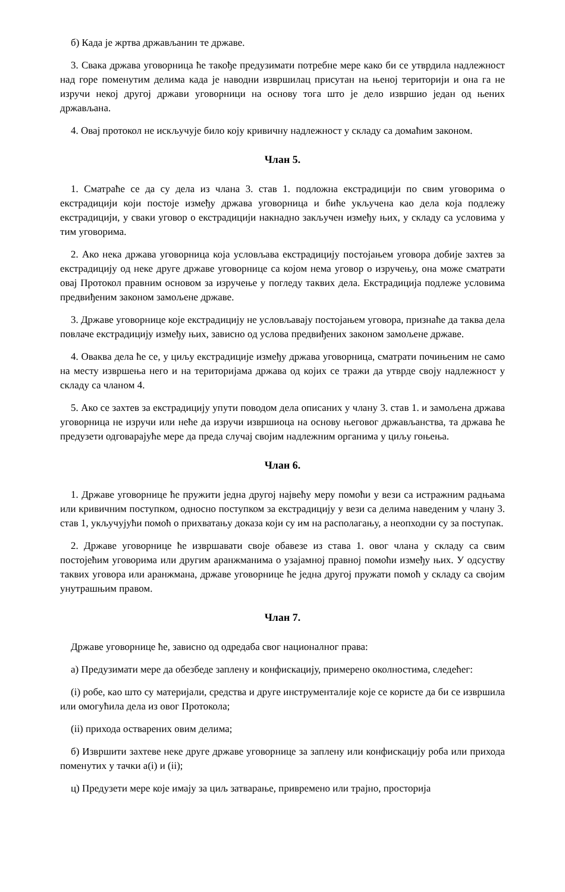б) Када је жртва држављанин те државе.
3. Свака држава уговорница ће такође предузимати потребне мере како би се утврдила надлежност над горе поменутим делима када је наводни извршилац присутан на њеној територији и она га не изручи некој другој држави уговорници на основу тога што је дело извршио један од њених држављана.
4. Овај протокол не искључује било коју кривичну надлежност у складу са домаћим законом.
Члан 5.
1. Сматраће се да су дела из члана 3. став 1. подложна екстрадицији по свим уговорима о екстрадицији који постоје између држава уговорница и биће укључена као дела која подлежу екстрадицији, у сваки уговор о екстрадицији накнадно закључен између њих, у складу са условима у тим уговорима.
2. Ако нека држава уговорница која условљава екстрадицију постојањем уговора добије захтев за екстрадицију од неке друге државе уговорнице са којом нема уговор о изручењу, она може сматрати овај Протокол правним основом за изручење у погледу таквих дела. Екстрадиција подлеже условима предвиђеним законом замољене државе.
3. Државе уговорнице које екстрадицију не условљавају постојањем уговора, признаће да таква дела повлаче екстрадицију између њих, зависно од услова предвиђених законом замољене државе.
4. Оваква дела ће се, у циљу екстрадиције између држава уговорница, сматрати почињеним не само на месту извршења него и на територијама држава од којих се тражи да утврде своју надлежност у складу са чланом 4.
5. Ако се захтев за екстрадицију упути поводом дела описаних у члану 3. став 1. и замољена држава уговорница не изручи или неће да изручи извршиоца на основу његовог држављанства, та држава ће предузети одговарајуће мере да преда случај својим надлежним органима у циљу гоњења.
Члан 6.
1. Државе уговорнице ће пружити једна другој највећу меру помоћи у вези са истражним радњама или кривичним поступком, односно поступком за екстрадицију у вези са делима наведеним у члану 3. став 1, укључујући помоћ о прихватању доказа који су им на располагању, а неопходни су за поступак.
2. Државе уговорнице ће извршавати своје обавезе из става 1. овог члана у складу са свим постојећим уговорима или другим аранжманима о узајамној правној помоћи између њих. У одсуству таквих уговора или аранжмана, државе уговорнице ће једна другој пружати помоћ у складу са својим унутрашњим правом.
Члан 7.
Државе уговорнице ће, зависно од одредаба свог националног права:
а) Предузимати мере да обезбеде заплену и конфискацију, примерено околностима, следећег:
(i) робе, као што су материјали, средства и друге инструменталије које се користе да би се извршила или омогућила дела из овог Протокола;
(ii) прихода остварених овим делима;
б) Извршити захтеве неке друге државе уговорнице за заплену или конфискацију роба или прихода поменутих у тачки а(i) и (ii);
ц) Предузети мере које имају за циљ затварање, привремено или трајно, просторија